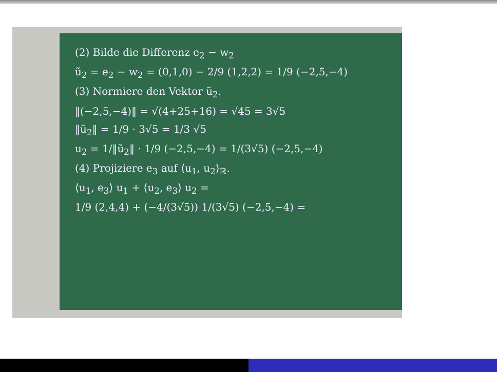(2) Bilde die Differenz e<sub>2</sub> − w<sub>2</sub>
ũ<sub>2</sub> = e<sub>2</sub> − w<sub>2</sub> = (0,1,0) − 2/9 (1,2,2) = 1/9 (−2,5,−4)
(3) Normiere den Vektor ũ<sub>2</sub>.
‖(−2,5,−4)‖ = √(4+25+16) = √45 = 3√5
‖ũ<sub>2</sub>‖ = 1/9 · 3√5 = 1/3 √5
u<sub>2</sub> = 1/‖ũ<sub>2</sub>‖ · 1/9 (−2,5,−4) = 1/(3√5) (−2,5,−4)
(4) Projiziere e<sub>3</sub> auf ⟨u<sub>1</sub>, u<sub>2</sub>⟩<sub>ℝ</sub>.
⟨u<sub>1</sub>, e<sub>3</sub>⟩ u<sub>1</sub> + ⟨u<sub>2</sub>, e<sub>3</sub>⟩ u<sub>2</sub> =
1/9 (2,4,4) + (−4/(3√5)) 1/(3√5) (−2,5,−4) =